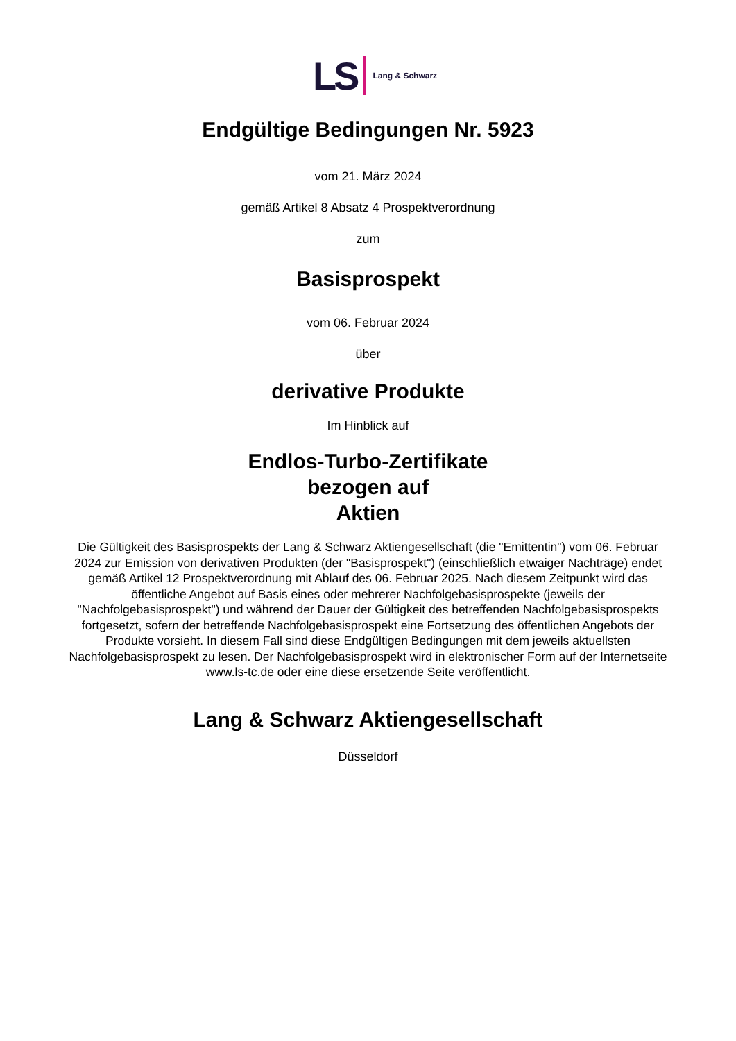LS Lang & Schwarz
Endgültige Bedingungen Nr. 5923
vom 21. März 2024
gemäß Artikel 8 Absatz 4 Prospektverordnung
zum
Basisprospekt
vom 06. Februar 2024
über
derivative Produkte
Im Hinblick auf
Endlos-Turbo-Zertifikate
bezogen auf
Aktien
Die Gültigkeit des Basisprospekts der Lang & Schwarz Aktiengesellschaft (die "Emittentin") vom 06. Februar 2024 zur Emission von derivativen Produkten (der "Basisprospekt") (einschließlich etwaiger Nachträge) endet gemäß Artikel 12 Prospektverordnung mit Ablauf des 06. Februar 2025. Nach diesem Zeitpunkt wird das öffentliche Angebot auf Basis eines oder mehrerer Nachfolgebasisprospekte (jeweils der "Nachfolgebasisprospekt") und während der Dauer der Gültigkeit des betreffenden Nachfolgebasisprospekts fortgesetzt, sofern der betreffende Nachfolgebasisprospekt eine Fortsetzung des öffentlichen Angebots der Produkte vorsieht. In diesem Fall sind diese Endgültigen Bedingungen mit dem jeweils aktuellsten Nachfolgebasisprospekt zu lesen. Der Nachfolgebasisprospekt wird in elektronischer Form auf der Internetseite www.ls-tc.de oder eine diese ersetzende Seite veröffentlicht.
Lang & Schwarz Aktiengesellschaft
Düsseldorf